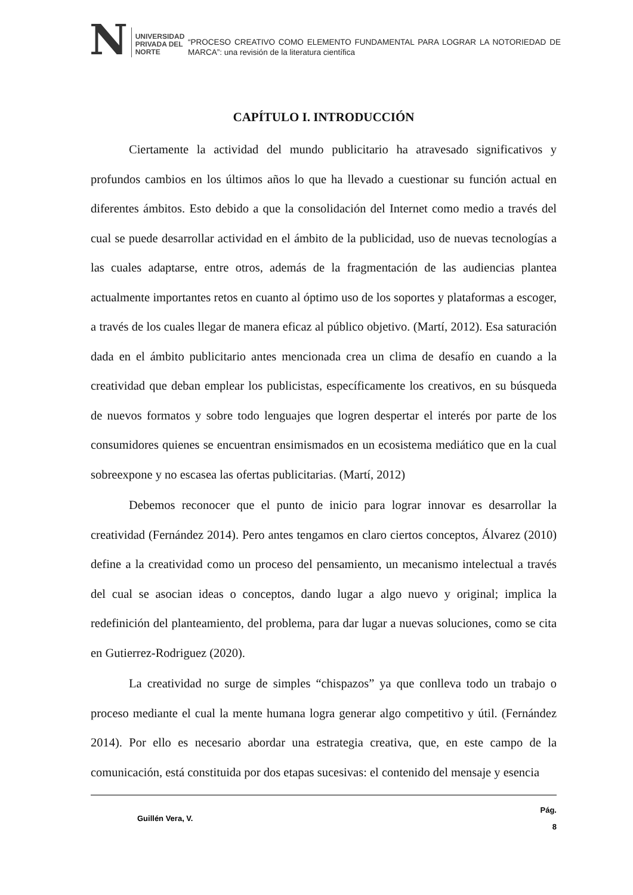N UNIVERSIDAD
PRIVADA DEL NORTE
“PROCESO CREATIVO COMO ELEMENTO FUNDAMENTAL PARA LOGRAR LA NOTORIEDAD DE MARCA”: una revisión de la literatura científica
CAPÍTULO I. INTRODUCCIÓN
Ciertamente la actividad del mundo publicitario ha atravesado significativos y profundos cambios en los últimos años lo que ha llevado a cuestionar su función actual en diferentes ámbitos. Esto debido a que la consolidación del Internet como medio a través del cual se puede desarrollar actividad en el ámbito de la publicidad, uso de nuevas tecnologías a las cuales adaptarse, entre otros, además de la fragmentación de las audiencias plantea actualmente importantes retos en cuanto al óptimo uso de los soportes y plataformas a escoger, a través de los cuales llegar de manera eficaz al público objetivo. (Martí, 2012). Esa saturación dada en el ámbito publicitario antes mencionada crea un clima de desafío en cuando a la creatividad que deban emplear los publicistas, específicamente los creativos, en su búsqueda de nuevos formatos y sobre todo lenguajes que logren despertar el interés por parte de los consumidores quienes se encuentran ensimismados en un ecosistema mediático que en la cual sobreexpone y no escasea las ofertas publicitarias. (Martí, 2012)
Debemos reconocer que el punto de inicio para lograr innovar es desarrollar la creatividad (Fernández 2014). Pero antes tengamos en claro ciertos conceptos, Álvarez (2010) define a la creatividad como un proceso del pensamiento, un mecanismo intelectual a través del cual se asocian ideas o conceptos, dando lugar a algo nuevo y original; implica la redefinición del planteamiento, del problema, para dar lugar a nuevas soluciones, como se cita en Gutierrez-Rodriguez (2020).
La creatividad no surge de simples “chispazos” ya que conlleva todo un trabajo o proceso mediante el cual la mente humana logra generar algo competitivo y útil. (Fernández 2014). Por ello es necesario abordar una estrategia creativa, que, en este campo de la comunicación, está constituida por dos etapas sucesivas: el contenido del mensaje y esencia
Guillén Vera, V. Pág.
8